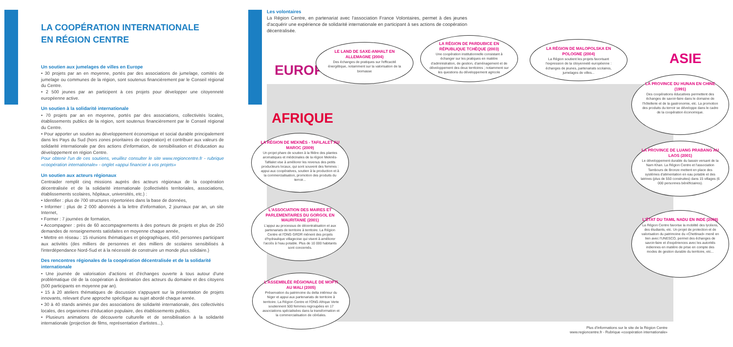LA COOPÉRATION INTERNATIONALE
EN RÉGION CENTRE
Un soutien aux jumelages de villes en Europe
• 30 projets par an en moyenne, portés par des associations de jumelage, comités de jumelage ou communes de la région, sont soutenus financièrement par le Conseil régional du Centre.
• 2 500 jeunes par an participent à ces projets pour développer une citoyenneté européenne active.
Un soutien à la solidarité internationale
• 70 projets par an en moyenne, portés par des associations, collectivités locales, établissements publics de la région, sont soutenus financièrement par le Conseil régional du Centre.
• Pour apporter un soutien au développement économique et social durable principalement dans les Pays du Sud (hors zones prioritaires de coopération) et contribuer aux valeurs de solidarité internationale par des actions d'information, de sensibilisation et d'éducation au développement en région Centre.
Pour obtenir l'un de ces soutiens, veuillez consulter le site www.regioncentre.fr - rubrique «coopération internationale» - onglet «appui financier à vos projets»
Un soutien aux acteurs régionaux
Centraider remplit cinq missions auprès des acteurs régionaux de la coopération décentralisée et de la solidarité internationale (collectivités territoriales, associations, établissements scolaires, hôpitaux, universités, etc.) :
• Identifier : plus de 700 structures répertoriées dans la base de données,
• Informer : plus de 2 000 abonnés à la lettre d'information, 2 journaux par an, un site Internet,
• Former : 7 journées de formation,
• Accompagner : près de 60 accompagnements à des porteurs de projets et plus de 250 demandes de renseignements satisfaites en moyenne chaque année,
• Mettre en réseau : 15 réunions thématiques et géographiques, 450 personnes participant aux activités (des milliers de personnes et des milliers de scolaires sensibilisés à l'interdépendance Nord-Sud et à la nécessité de construire un monde plus solidaire.)
Des rencontres régionales de la coopération décentralisée et de la solidarité internationale
• Une journée de valorisation d'actions et d'échanges ouverte à tous autour d'une problématique clé de la coopération à destination des acteurs du domaine et des citoyens (500 participants en moyenne par an).
• 15 à 20 ateliers thématiques de discussion s'appuyant sur la présentation de projets innovants, relevant d'une approche spécifique au sujet abordé chaque année.
• 30 à 40 stands animés par des associations de solidarité internationale, des collectivités locales, des organismes d'éducation populaire, des établissements publics.
• Plusieurs animations de découverte culturelle et de sensibilisation à la solidarité internationale (projection de films, représentation d'artistes...).
Les volontaires
La Région Centre, en partenariat avec l'association France Volontaires, permet à des jeunes d'acquérir une expérience de solidarité internationale en participant à ses actions de coopération décentralisée.
EUROPE
AFRIQUE
ASIE
LE LAND DE SAXE-ANHALT EN ALLEMAGNE (2004)
Des échanges de pratiques sur l'efficacité énergétique, notamment sur la valorisation de la biomasse
LA RÉGION DE PARDUBICE EN RÉPUBLIQUE TCHÈQUE (2003)
Une coopération institutionnelle consistant à échanger sur les pratiques en matière d'administration, de gestion, d'aménagement et de développement des deux territoires ; notamment sur les questions du développement agricole
LA RÉGION DE MALOPOLSKA EN POLOGNE (2004)
La Région soutient les projets favorisant l'expression de la citoyenneté européenne : échanges de jeunes, partenariats scolaires, jumelages de villes...
LA PROVINCE DU HUNAN EN CHINE (1991)
Des coopérations éducatives permettent des échanges de savoir-faire dans le domaine de l'hôtellerie et de la gastronomie, etc. La promotion des produits du terroir se développe dans le cadre de la coopération économique.
LA PROVINCE DE LUANG PRABANG AU LAOS (2001)
Le développement durable du bassin versant de la Nam Khan. La Région Centre et l'association Tambours de Bronze mettent en place des systèmes d'alimentation en eau potable et des latrines (plus de 550 construites) dans 15 villages (6 000 personnes bénéficiaires).
L'ÉTAT DU TAMIL NADU EN INDE (2008)
La Région Centre favorise la mobilité des lycéens, des étudiants, etc. Un projet de protection et de valorisation du patrimoine du «Chettinad» mené en lien avec l'UNESCO, permet des échanges de savoir-faire et d'expériences avec les autorités indiennes en matière de prise en compte des modes de gestion durable du territoire, etc...
LA RÉGION DE MEKNÈS - TAFILALET AU MAROC (2009)
Un projet phare de soutien à la filière des plantes aromatiques et médicinales de la région Meknès-Tafilalet vise à améliorer les revenus des petits producteurs locaux, qui sont souvent des femmes : appui aux coopératives, soutien à la production et à la commercialisation, promotion des produits du terroir...
L'ASSOCIATION DES MAIRES ET PARLEMENTAIRES DU GORGOL EN MAURITANIE (2001)
L'appui au processus de décentralisation et aux partenariats de territoire à territoire. La Région Centre et l'ONG GRDR mènent des projets d'hydraulique villageoise qui visent à améliorer l'accès à l'eau potable. Plus de 10 000 habitants sont concernés.
L'ASSEMBLÉE RÉGIONALE DE MOPTI AU MALI (2005)
Préservation du patrimoine du delta intérieur du Niger et appui aux partenariats de territoire à territoire. La Région Centre et l'ONG Afrique Verte soutiennent 500 femmes regroupées en 17 associations spécialisées dans la transformation et la commercialisation de céréales.
Plus d'informations sur le site de la Région Centre
www.regioncentre.fr - Rubrique «coopération internationale»